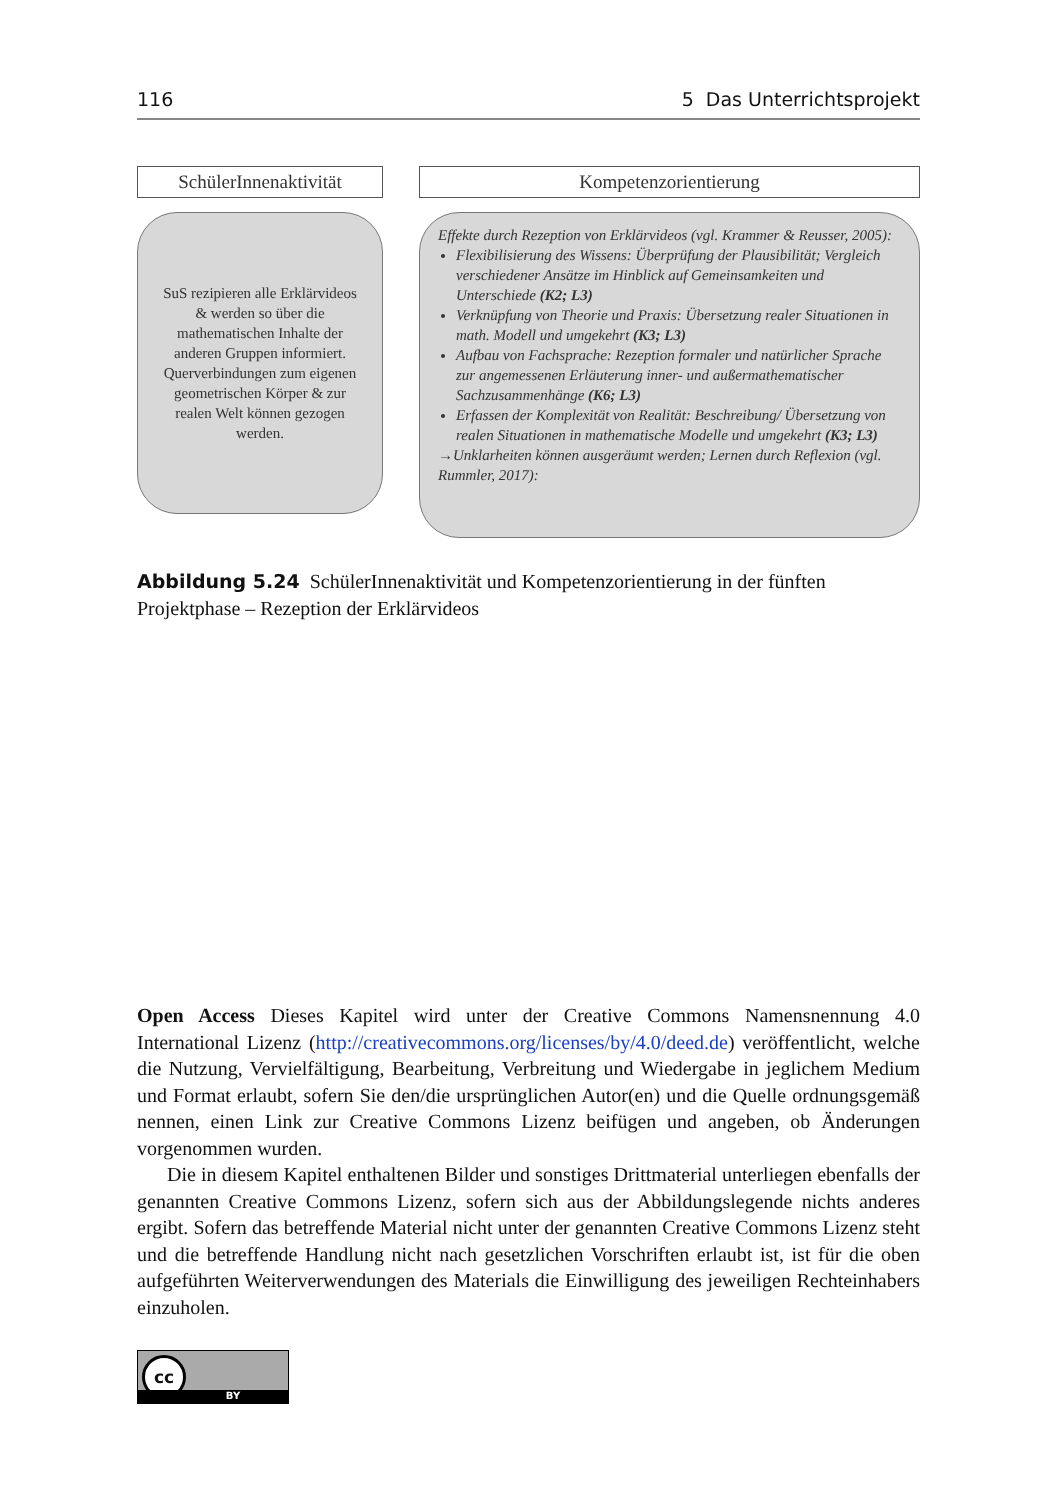116 5 Das Unterrichtsprojekt
SchülerInnenaktivität
SuS rezipieren alle Erklärvideos & werden so über die mathematischen Inhalte der anderen Gruppen informiert. Querverbindungen zum eigenen geometrischen Körper & zur realen Welt können gezogen werden.
Kompetenzorientierung
Effekte durch Rezeption von Erklärvideos (vgl. Krammer & Reusser, 2005):
Flexibilisierung des Wissens: Überprüfung der Plausibilität; Vergleich verschiedener Ansätze im Hinblick auf Gemeinsamkeiten und Unterschiede (K2; L3)
Verknüpfung von Theorie und Praxis: Übersetzung realer Situationen in math. Modell und umgekehrt (K3; L3)
Aufbau von Fachsprache: Rezeption formaler und natürlicher Sprache zur angemessenen Erläuterung inner- und außermathematischer Sachzusammenhänge (K6; L3)
Erfassen der Komplexität von Realität: Beschreibung/ Übersetzung von realen Situationen in mathematische Modelle und umgekehrt (K3; L3)
→Unklarheiten können ausgeräumt werden; Lernen durch Reflexion (vgl. Rummler, 2017):
Abbildung 5.24 SchülerInnenaktivität und Kompetenzorientierung in der fünften Projektphase – Rezeption der Erklärvideos
Open Access Dieses Kapitel wird unter der Creative Commons Namensnennung 4.0 International Lizenz (http://creativecommons.org/licenses/by/4.0/deed.de) veröffentlicht, welche die Nutzung, Vervielfältigung, Bearbeitung, Verbreitung und Wiedergabe in jeglichem Medium und Format erlaubt, sofern Sie den/die ursprünglichen Autor(en) und die Quelle ordnungsgemäß nennen, einen Link zur Creative Commons Lizenz beifügen und angeben, ob Änderungen vorgenommen wurden.
Die in diesem Kapitel enthaltenen Bilder und sonstiges Drittmaterial unterliegen ebenfalls der genannten Creative Commons Lizenz, sofern sich aus der Abbildungslegende nichts anderes ergibt. Sofern das betreffende Material nicht unter der genannten Creative Commons Lizenz steht und die betreffende Handlung nicht nach gesetzlichen Vorschriften erlaubt ist, ist für die oben aufgeführten Weiterverwendungen des Materials die Einwilligung des jeweiligen Rechteinhabers einzuholen.
cc
BY